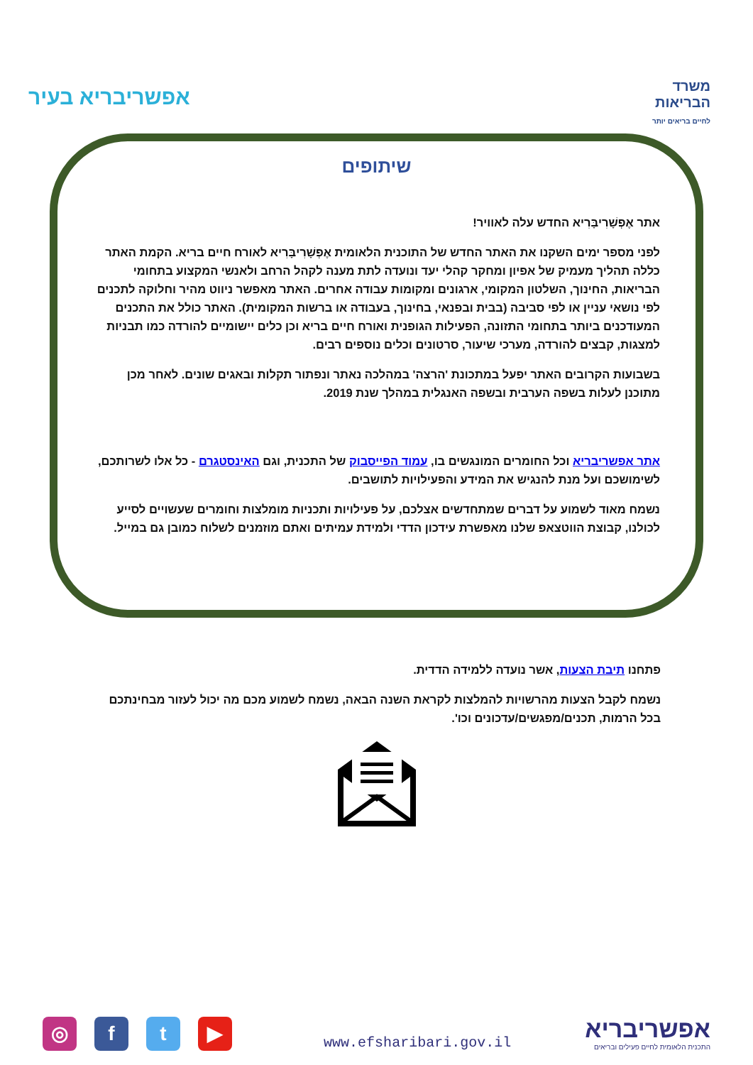אפשריבריא בעיר
משרד
הבריאות
לחיים בריאים יותר
שיתופים
אתר אֶפְשָׁרִיבָּרִיא החדש עלה לאוויר!
לפני מספר ימים השקנו את האתר החדש של התוכנית הלאומית אֶפְשָׁרִיבָּרִיא לאורח חיים בריא. הקמת האתר כללה תהליך מעמיק של אפיון ומחקר קהלי יעד ונועדה לתת מענה לקהל הרחב ולאנשי המקצוע בתחומי הבריאות, החינוך, השלטון המקומי, ארגונים ומקומות עבודה אחרים. האתר מאפשר ניווט מהיר וחלוקה לתכנים לפי נושאי עניין או לפי סביבה (בבית ובפנאי, בחינוך, בעבודה או ברשות המקומית). האתר כולל את התכנים המעודכנים ביותר בתחומי התזונה, הפעילות הגופנית ואורח חיים בריא וכן כלים יישומיים להורדה כמו תבניות למצגות, קבצים להורדה, מערכי שיעור, סרטונים וכלים נוספים רבים.
בשבועות הקרובים האתר יפעל במתכונת 'הרצה' במהלכה נאתר ונפתור תקלות ובאגים שונים. לאחר מכן מתוכנן לעלות בשפה הערבית ובשפה האנגלית במהלך שנת 2019.
אתר אפשריבריא וכל החומרים המונגשים בו, עמוד הפייסבוק של התכנית, וגם האינסטגרם - כל אלו לשרותכם, לשימושכם ועל מנת להנגיש את המידע והפעילויות לתושבים.
נשמח מאוד לשמוע על דברים שמתחדשים אצלכם, על פעילויות ותכניות מומלצות וחומרים שעשויים לסייע לכולנו, קבוצת הווטצאפ שלנו מאפשרת עידכון הדדי ולמידת עמיתים ואתם מוזמנים לשלוח כמובן גם במייל.
פתחנו תיבת הצעות, אשר נועדה ללמידה הדדית.
נשמח לקבל הצעות מהרשויות להמלצות לקראת השנה הבאה, נשמח לשמוע מכם מה יכול לעזור מבחינתכם בכל הרמות, תכנים/מפגשים/עדכונים וכו'.
◎ ft ▶
www.efsharibari.gov.il
אפשריבריא
התכנית הלאומית לחיים פעילים ובריאים